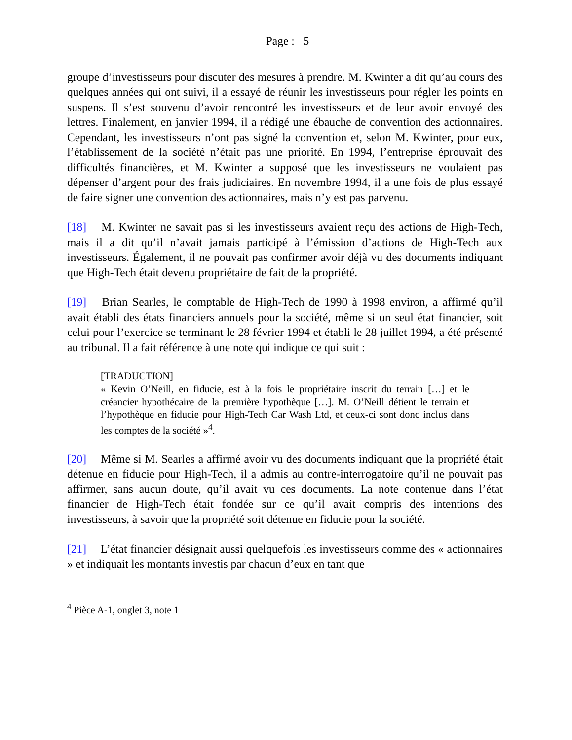Page : 5
groupe d’investisseurs pour discuter des mesures à prendre. M. Kwinter a dit qu’au cours des quelques années qui ont suivi, il a essayé de réunir les investisseurs pour régler les points en suspens. Il s’est souvenu d’avoir rencontré les investisseurs et de leur avoir envoyé des lettres. Finalement, en janvier 1994, il a rédigé une ébauche de convention des actionnaires. Cependant, les investisseurs n’ont pas signé la convention et, selon M. Kwinter, pour eux, l’établissement de la société n’était pas une priorité. En 1994, l’entreprise éprouvait des difficultés financières, et M. Kwinter a supposé que les investisseurs ne voulaient pas dépenser d’argent pour des frais judiciaires. En novembre 1994, il a une fois de plus essayé de faire signer une convention des actionnaires, mais n’y est pas parvenu.
[18] M. Kwinter ne savait pas si les investisseurs avaient reçu des actions de High-Tech, mais il a dit qu’il n’avait jamais participé à l’émission d’actions de High-Tech aux investisseurs. Également, il ne pouvait pas confirmer avoir déjà vu des documents indiquant que High-Tech était devenu propriétaire de fait de la propriété.
[19] Brian Searles, le comptable de High-Tech de 1990 à 1998 environ, a affirmé qu’il avait établi des états financiers annuels pour la société, même si un seul état financier, soit celui pour l’exercice se terminant le 28 février 1994 et établi le 28 juillet 1994, a été présenté au tribunal. Il a fait référence à une note qui indique ce qui suit :
[TRADUCTION]
« Kevin O’Neill, en fiducie, est à la fois le propriétaire inscrit du terrain […] et le créancier hypothécaire de la première hypothèque […]. M. O’Neill détient le terrain et l’hypothèque en fiducie pour High-Tech Car Wash Ltd, et ceux-ci sont donc inclus dans les comptes de la société »<sup>4</sup>.
[20] Même si M. Searles a affirmé avoir vu des documents indiquant que la propriété était détenue en fiducie pour High-Tech, il a admis au contre-interrogatoire qu’il ne pouvait pas affirmer, sans aucun doute, qu’il avait vu ces documents. La note contenue dans l’état financier de High-Tech était fondée sur ce qu’il avait compris des intentions des investisseurs, à savoir que la propriété soit détenue en fiducie pour la société.
[21] L’état financier désignait aussi quelquefois les investisseurs comme des « actionnaires » et indiquait les montants investis par chacun d’eux en tant que
<sup>4</sup> Pièce A-1, onglet 3, note 1